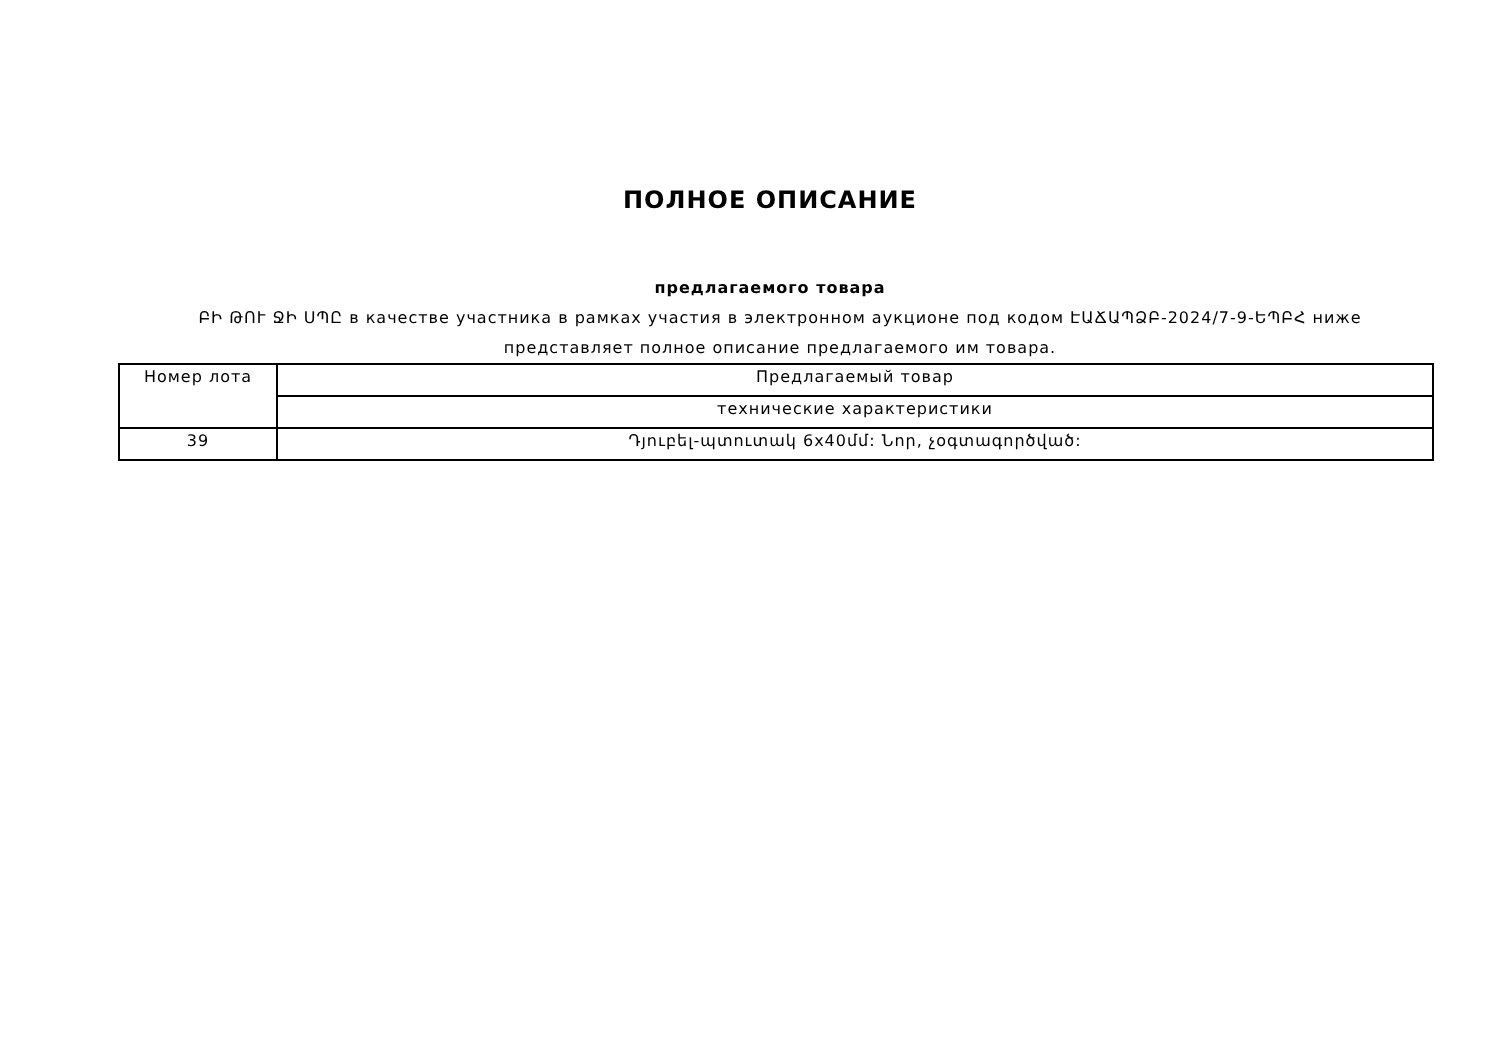ПОЛНОЕ ОПИСАНИЕ
предлагаемого товара
ԲԻ ԹՈՒ ՋԻ ՍՊԸ в качестве участника в рамках участия в электронном аукционе под кодом ԷԱՃԱՊՁԲ-2024/7-9-ԵՊԲՀ ниже представляет полное описание предлагаемого им товара.
| Номер лота | Предлагаемый товар |
| --- | --- |
| | технические характеристики |
| 39 | Դյուբել-պտուտակ 6x40մմ: Նոր, չօգտագործված: |